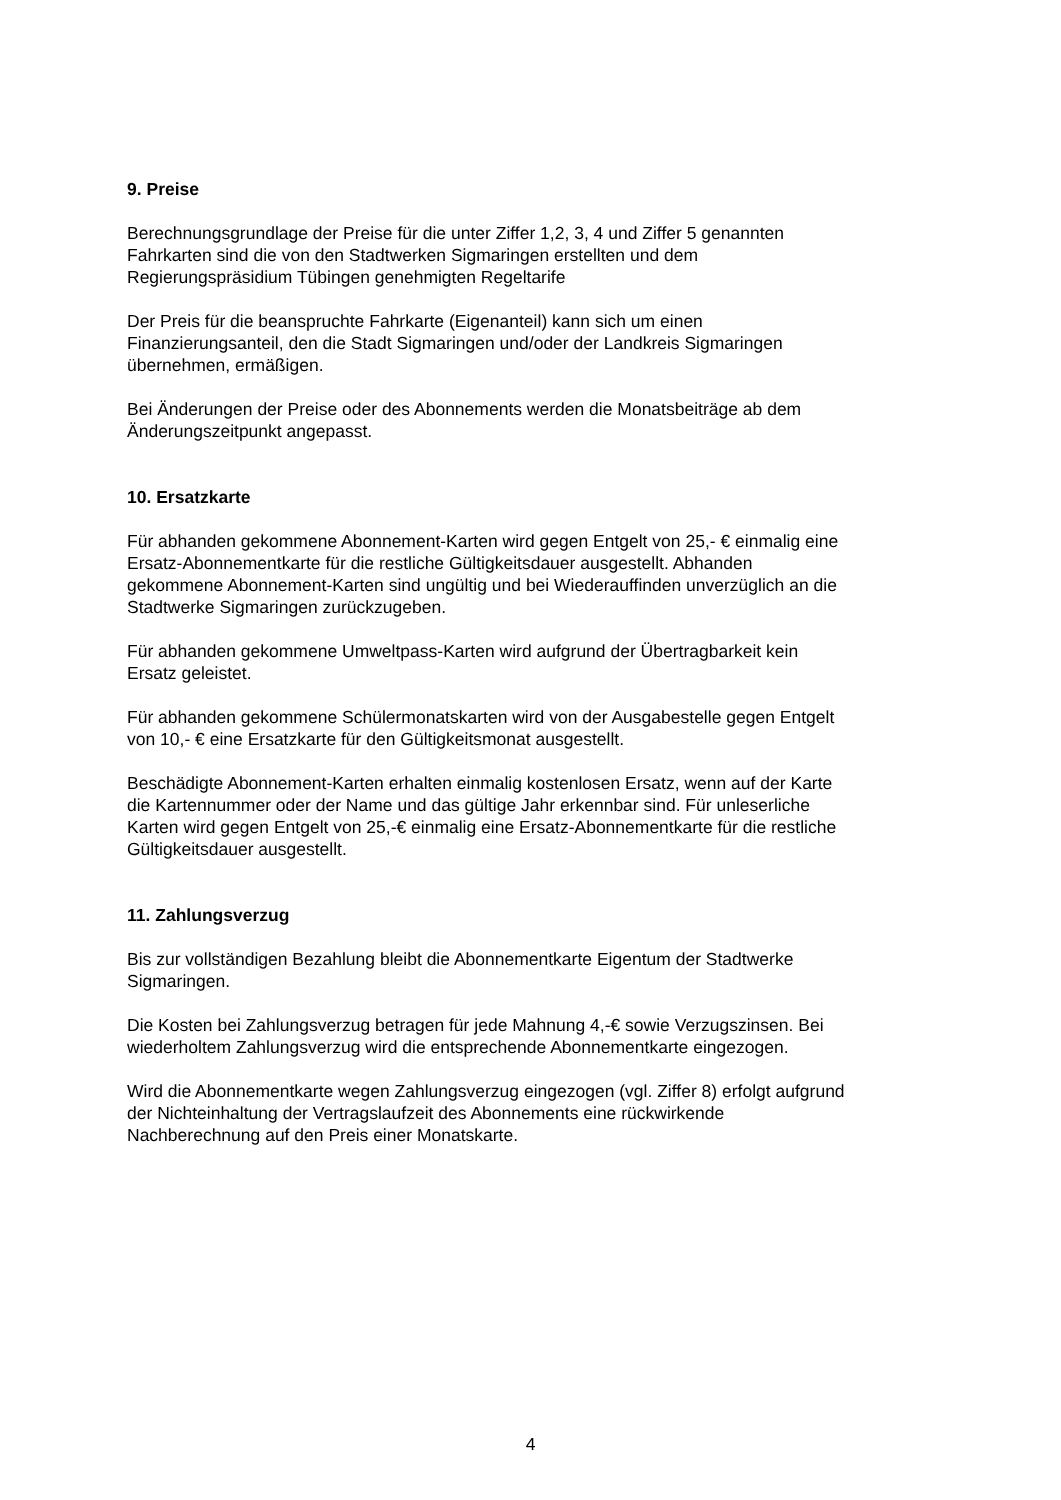9. Preise
Berechnungsgrundlage der Preise für die unter Ziffer 1,2, 3, 4 und Ziffer 5 genannten
Fahrkarten sind die von den Stadtwerken Sigmaringen erstellten und dem
Regierungspräsidium Tübingen genehmigten Regeltarife
Der Preis für die beanspruchte Fahrkarte (Eigenanteil) kann sich um einen
Finanzierungsanteil, den die Stadt Sigmaringen und/oder der Landkreis Sigmaringen
übernehmen, ermäßigen.
Bei Änderungen der Preise oder des Abonnements werden die Monatsbeiträge ab dem
Änderungszeitpunkt angepasst.
10. Ersatzkarte
Für abhanden gekommene Abonnement-Karten wird gegen Entgelt von 25,- € einmalig eine
Ersatz-Abonnementkarte für die restliche Gültigkeitsdauer ausgestellt. Abhanden
gekommene Abonnement-Karten sind ungültig und bei Wiederauffinden unverzüglich an die
Stadtwerke Sigmaringen zurückzugeben.
Für abhanden gekommene Umweltpass-Karten wird aufgrund der Übertragbarkeit kein
Ersatz geleistet.
Für abhanden gekommene Schülermonatskarten wird von der Ausgabestelle gegen Entgelt
von 10,- € eine Ersatzkarte für den Gültigkeitsmonat ausgestellt.
Beschädigte Abonnement-Karten erhalten einmalig kostenlosen Ersatz, wenn auf der Karte
die Kartennummer oder der Name und das gültige Jahr erkennbar sind. Für unleserliche
Karten wird gegen Entgelt von 25,-€ einmalig eine Ersatz-Abonnementkarte für die restliche
Gültigkeitsdauer ausgestellt.
11. Zahlungsverzug
Bis zur vollständigen Bezahlung bleibt die Abonnementkarte Eigentum der Stadtwerke
Sigmaringen.
Die Kosten bei Zahlungsverzug betragen für jede Mahnung 4,-€ sowie Verzugszinsen. Bei
wiederholtem Zahlungsverzug wird die entsprechende Abonnementkarte eingezogen.
Wird die Abonnementkarte wegen Zahlungsverzug eingezogen (vgl. Ziffer 8) erfolgt aufgrund
der Nichteinhaltung der Vertragslaufzeit des Abonnements eine rückwirkende
Nachberechnung auf den Preis einer Monatskarte.
4